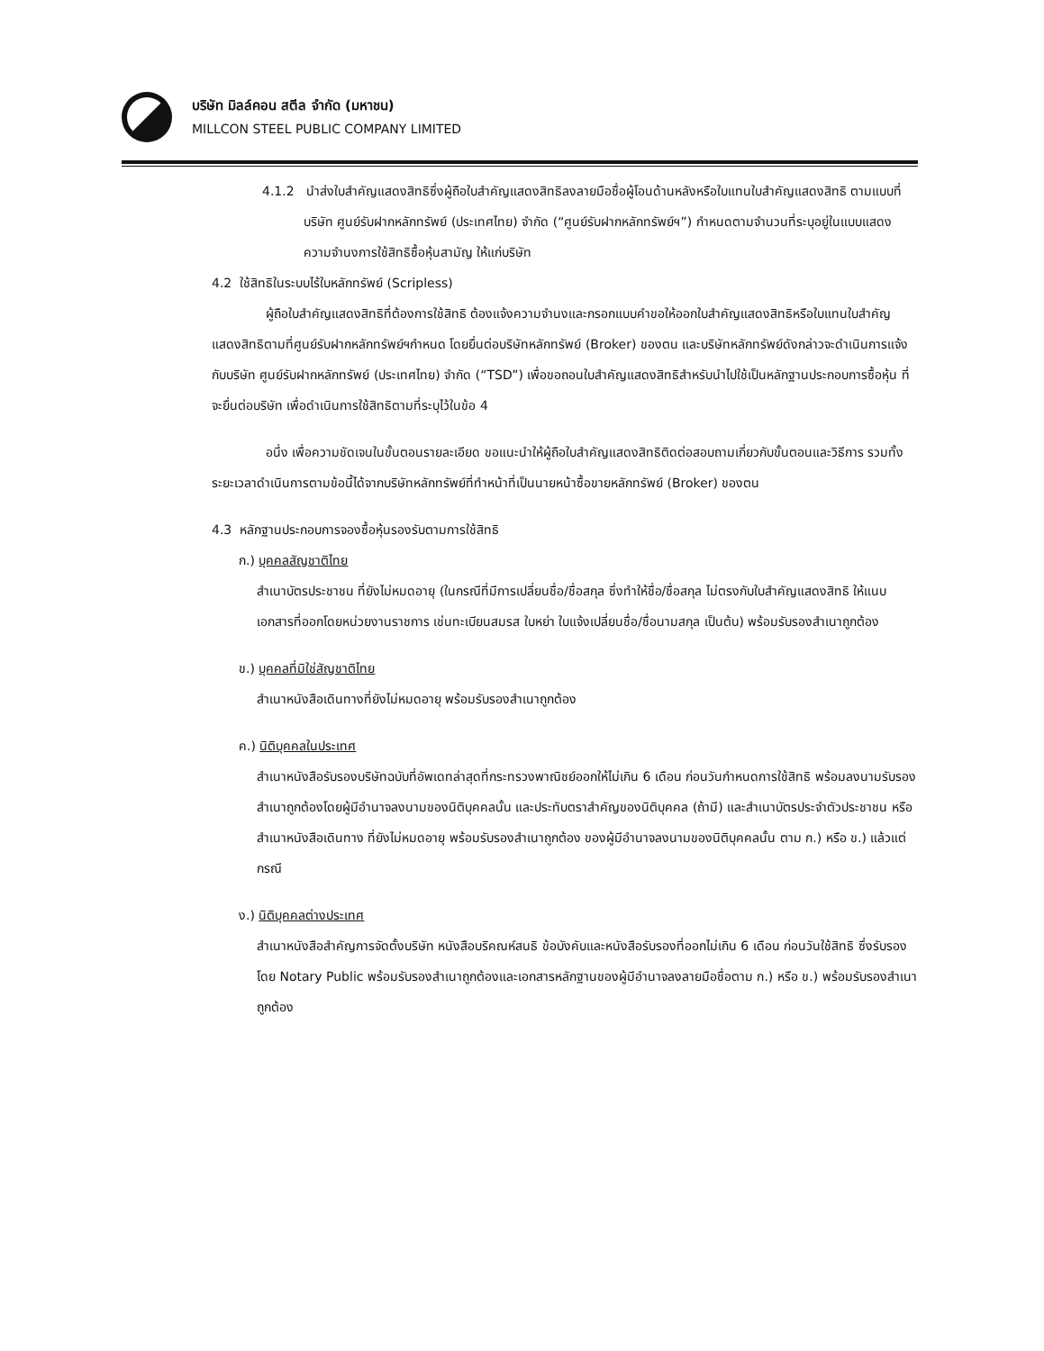บริษัท มิลล์คอน สตีล จำกัด (มหาชน)
MILLCON STEEL PUBLIC COMPANY LIMITED
4.1.2 นำส่งใบสำคัญแสดงสิทธิซึ่งผู้ถือใบสำคัญแสดงสิทธิลงลายมือชื่อผู้โอนด้านหลังหรือใบแทนใบสำคัญแสดงสิทธิ ตามแบบที่บริษัท ศูนย์รับฝากหลักทรัพย์ (ประเทศไทย) จำกัด (“ศูนย์รับฝากหลักทรัพย์ฯ”) กำหนดตามจำนวนที่ระบุอยู่ในแบบแสดงความจำนงการใช้สิทธิซื้อหุ้นสามัญ ให้แก่บริษัท
4.2 ใช้สิทธิในระบบไร้ใบหลักทรัพย์ (Scripless)
ผู้ถือใบสำคัญแสดงสิทธิที่ต้องการใช้สิทธิ ต้องแจ้งความจำนงและกรอกแบบคำขอให้ออกใบสำคัญแสดงสิทธิหรือใบแทนใบสำคัญแสดงสิทธิตามที่ศูนย์รับฝากหลักทรัพย์ฯกำหนด โดยยื่นต่อบริษัทหลักทรัพย์ (Broker) ของตน และบริษัทหลักทรัพย์ดังกล่าวจะดำเนินการแจ้งกับบริษัท ศูนย์รับฝากหลักทรัพย์ (ประเทศไทย) จำกัด (“TSD”) เพื่อขอถอนใบสำคัญแสดงสิทธิสำหรับนำไปใช้เป็นหลักฐานประกอบการซื้อหุ้น ที่จะยื่นต่อบริษัท เพื่อดำเนินการใช้สิทธิตามที่ระบุไว้ในข้อ 4
อนึ่ง เพื่อความชัดเจนในขั้นตอนรายละเอียด ขอแนะนำให้ผู้ถือใบสำคัญแสดงสิทธิติดต่อสอบถามเกี่ยวกับขั้นตอนและวิธีการ รวมทั้งระยะเวลาดำเนินการตามข้อนี้ได้จากบริษัทหลักทรัพย์ที่ทำหน้าที่เป็นนายหน้าซื้อขายหลักทรัพย์ (Broker) ของตน
4.3 หลักฐานประกอบการจองซื้อหุ้นรองรับตามการใช้สิทธิ
ก.) บุคคลสัญชาติไทย
สำเนาบัตรประชาชน ที่ยังไม่หมดอายุ (ในกรณีที่มีการเปลี่ยนชื่อ/ชื่อสกุล ซึ่งทำให้ชื่อ/ชื่อสกุล ไม่ตรงกับใบสำคัญแสดงสิทธิ ให้แนบเอกสารที่ออกโดยหน่วยงานราชการ เช่นทะเบียนสมรส ใบหย่า ใบแจ้งเปลี่ยนชื่อ/ชื่อนามสกุล เป็นต้น) พร้อมรับรองสำเนาถูกต้อง
ข.) บุคคลที่มิใช่สัญชาติไทย
สำเนาหนังสือเดินทางที่ยังไม่หมดอายุ พร้อมรับรองสำเนาถูกต้อง
ค.) นิติบุคคลในประเทศ
สำเนาหนังสือรับรองบริษัทฉบับที่อัพเดทล่าสุดที่กระทรวงพาณิชย์ออกให้ไม่เกิน 6 เดือน ก่อนวันกำหนดการใช้สิทธิ พร้อมลงนามรับรองสำเนาถูกต้องโดยผู้มีอำนาจลงนามของนิติบุคคลนั้น และประทับตราสำคัญของนิติบุคคล (ถ้ามี) และสำเนาบัตรประจำตัวประชาชน หรือ สำเนาหนังสือเดินทาง ที่ยังไม่หมดอายุ พร้อมรับรองสำเนาถูกต้อง ของผู้มีอำนาจลงนามของนิติบุคคลนั้น ตาม ก.) หรือ ข.) แล้วแต่กรณี
ง.) นิติบุคคลต่างประเทศ
สำเนาหนังสือสำคัญการจัดตั้งบริษัท หนังสือบริคณห์สนธิ ข้อบังคับและหนังสือรับรองที่ออกไม่เกิน 6 เดือน ก่อนวันใช้สิทธิ ซึ่งรับรองโดย Notary Public พร้อมรับรองสำเนาถูกต้องและเอกสารหลักฐานของผู้มีอำนาจลงลายมือชื่อตาม ก.) หรือ ข.) พร้อมรับรองสำเนาถูกต้อง